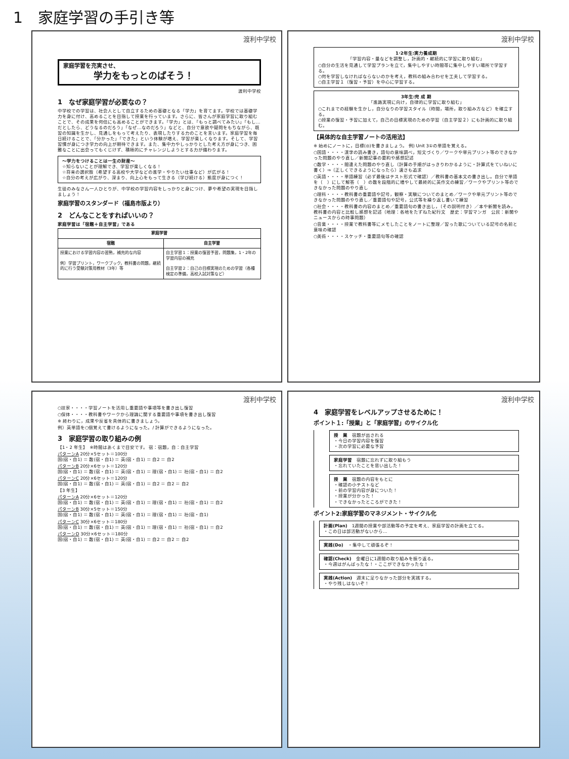1　家庭学習の手引き等
渡利中学校
家庭学習を充実させ、
学力をもっとのばそう！
渡利中学校
1　なぜ家庭学習が必要なの？
中学校での学習は、社会人として自立するための基礎となる「学力」を育てます。学校では基礎学力を身に付け、高めることを目指して授業を行っています。さらに、皆さんが家庭学習に取り組むことで、その成果を何倍にも高めることができます。「学力」とは、「もっと調べてみたい」「もし…だとしたら、どうなるのだろう」「なぜ…なのだろう」などと、自分で意欲や疑問をもちながら、既習の知識を生かし、見通しをもって考えたり、表現したりする力のことを言います。家庭学習を毎日続けることで、「分かった」「できた」という体験が増え、学習が楽しくなります。そして、学習習慣が身につき学力の向上が期待できます。また、集中力やしっかりとした考え方が身につき、困難なことに出会ってもくじけず、積極的にチャレンジしようとする力が備わります。
～学力をつけることは一生の財産～
☆知らないことが理解でき、学習が楽しくなる！
☆将来の選択肢（希望する高校や大学などの進学・やりたい仕事など）が広がる！
☆自分の考えが広がり、深まり、向上心をもって生きる（学び続ける）態度が身につく！
生徒のみなさん一人ひとりが、中学校の学習内容をしっかりと身につけ、夢や希望の実現を目指しましょう！
家庭学習のスタンダード（福島市版より）
2　どんなことをすればいいの？
家庭学習は「宿題＋自主学習」である
| 家庭学習 | |
| --- | --- |
| 宿題 | 自主学習 |
| 授業における学習内容の習熟，補充的な内容 例）学習プリント，ワークブック，教科書の問題，継続的に行う受験対策用教材（3年）等 | 自主学習１：授業の復習予習，問題集，1・2年の学習内容の補充 自主学習２：自己の目標実現のための学習（各種検定の準備，高校入試対策など） |
渡利中学校
1･2年生:実力養成期
「学習内容・量などを調整し，計画的・継続的に学習に取り組む」
○自分の生活を見通して学習プランを立て，集中しやすい時間帯に集中しやすい場所で学習する。
○何を学習しなければならないのかを考え，教科の組み合わせを工夫して学習する。
○自主学習１（復習・予習）を中心に学習する。
3年生:完 成 期
「進路実現に向け，自律的に学習に取り組む」
○これまでの経験を生かし，自分なりの学習スタイル（時間，場所，取り組み方など）を確立する。
○授業の復習・予習に加えて，自己の目標実現のための学習（自主学習２）にも計画的に取り組む。
【具体的な自主学習ノートの活用法】
※ 始めにノートに，目標(◎)を書きましょう。 例) Unit 3①の単語を覚える。
○国語・・・・漢字の読み書き，語句の意味調べ，短文づくり／ワークや単元プリント等のできなかった問題のやり直し／新聞記事の要約や感想記述
○数学・・・・間違えた問題のやり直し（計算の手順がはっきりわかるように・計算式をていねいに書く）⇒（正しくできるようになったら）速さも追求
○英語・・・・単語練習（必ず最後はテスト形式で確認）／教科書の基本文の書き出し。自分で単語を（　）にして解答（　）の数を段階的に増やして最終的に英作文の練習／ワークやプリント等のできなかった問題のやり直し
○理科・・・・教科書の重要語や記号，観察・実験についてのまとめ／ワークや単元プリント等のできなかった問題のやり直し／重要語句や記号，公式等を繰り返し書いて練習
○社会・・・・教科書の内容のまとめ／重要語句の書き出し，（その説明付き）／本や新聞を読み，教科書の内容と比較し感想を記述（地理：各地をたずねた紀行文　歴史：学習マンガ　公民：新聞やニュースからの時事問題）
○音楽・・・・授業で教科書等にメモしたことをノートに整理／習った歌についている記号の名前と意味の確認
○美術・・・・スケッチ・重要語句等の確認
渡利中学校
○技家・・・・学習ノートを活用し重要語や事項等を書き出し復習
○保体・・・・教科書やワークから理論に関する重要語や事項を書き出し復習
※ 終わりに，成果や反省を具体的に書きましょう。
例）英単語を○個覚えて書けるようになった。/ 計算ができるようになった。
3　家庭学習の取り組みの例
【1・2 年生】　※時間はあくまで目安です。 宿：宿題，自：自主学習
パターンA 20分×5セット＝100分
国(宿・自1) ＝ 数(宿・自1) ＝ 英(宿・自1) ＝ 自2 ＝ 自2
パターンB 20分×6セット＝120分
国(宿・自1) ＝ 数(宿・自1) ＝ 英(宿・自1) ＝ 理(宿・自1) ＝ 社(宿・自1) ＝ 自2
パターンC 20分×6セット＝120分
国(宿・自1) ＝ 数(宿・自1) ＝ 英(宿・自1) ＝ 自2 ＝ 自2 ＝ 自2
【3 年生】
パターンA 20分×6セット＝120分
国(宿・自1) ＝ 数(宿・自1) ＝ 英(宿・自1) ＝ 理(宿・自1) ＝ 社(宿・自1) ＝ 自2
パターンB 30分×5セット＝150分
国(宿・自1) ＝ 数(宿・自1) ＝ 英(宿・自1) ＝ 理(宿・自1) ＝ 社(宿・自1)
パターンC 30分×6セット＝180分
国(宿・自1) ＝ 数(宿・自1) ＝ 英(宿・自1) ＝ 理(宿・自1) ＝ 社(宿・自1) ＝ 自2
パターンD 30分×6セット＝180分
国(宿・自1) ＝ 数(宿・自1) ＝ 英(宿・自1) ＝ 自2 ＝ 自2 ＝ 自2
渡利中学校
4　家庭学習をレベルアップさせるために！
ポイント１:「授業」と「家庭学習」のサイクル化
授　業　宿題が出される
・今日の学習内容を復習
・次の学習に必要な予習
家庭学習　宿題に忘れずに取り組もう
・忘れていたことを思い出した！
授　業　宿題の内容をもとに
・確認の小テストなど
・前の学習内容が身についた！
・授業が分かった！
・できなかったところができた！
ポイント2:家庭学習のマネジメント・サイクル化
計画(Plan)　1週間の授業や部活動等の予定を考え、家庭学習の計画を立てる。
・この日は部活動がないから…
実践(Do)　・集中して頑張るぞ！
確認(Check)　金曜日に1週間の取り組みを振り返る。
・今週はがんばったな！・ここができなかったな！
実践(Action)　週末に足りなかった部分を実践する。
・やり残しはないぞ！